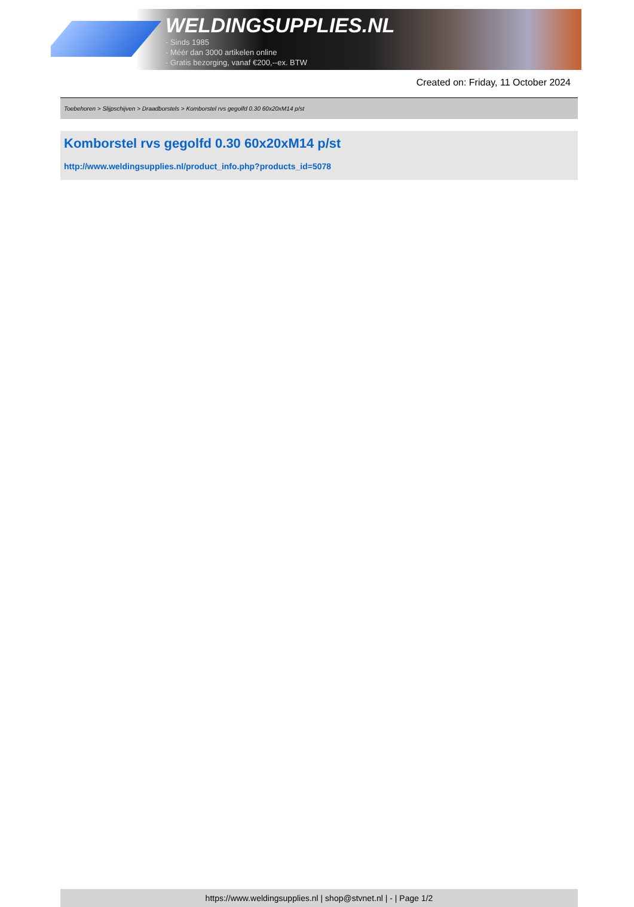WELDINGSUPPLIES.NL
- Sinds 1985
- Méér dan 3000 artikelen online
- Gratis bezorging, vanaf €200,--ex. BTW
Created on: Friday, 11 October 2024
Toebehoren > Slijpschijven > Draadborstels > Komborstel rvs gegolfd 0.30 60x20xM14 p/st
Komborstel rvs gegolfd 0.30 60x20xM14 p/st
http://www.weldingsupplies.nl/product_info.php?products_id=5078
https://www.weldingsupplies.nl | shop@stvnet.nl | - | Page 1/2